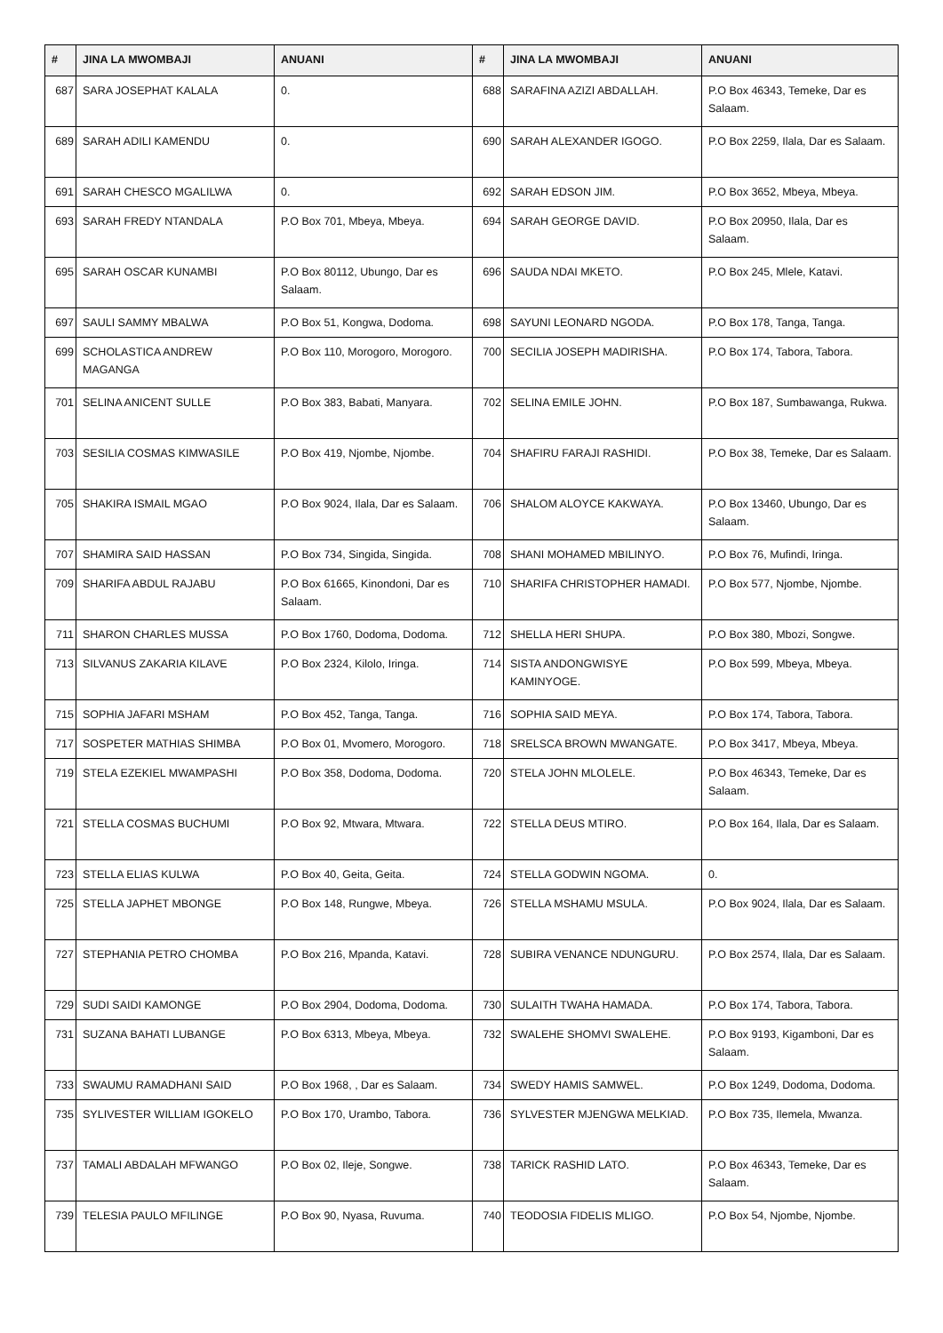| # | JINA LA MWOMBAJI | ANUANI | # | JINA LA MWOMBAJI | ANUANI |
| --- | --- | --- | --- | --- | --- |
| 687 | SARA JOSEPHAT KALALA | 0. | 688 | SARAFINA AZIZI ABDALLAH. | P.O Box 46343, Temeke, Dar es Salaam. |
| 689 | SARAH ADILI KAMENDU | 0. | 690 | SARAH ALEXANDER IGOGO. | P.O Box 2259, Ilala, Dar es Salaam. |
| 691 | SARAH CHESCO MGALILWA | 0. | 692 | SARAH EDSON JIM. | P.O Box 3652, Mbeya, Mbeya. |
| 693 | SARAH FREDY NTANDALA | P.O Box 701, Mbeya, Mbeya. | 694 | SARAH GEORGE DAVID. | P.O Box 20950, Ilala, Dar es Salaam. |
| 695 | SARAH OSCAR KUNAMBI | P.O Box 80112, Ubungo, Dar es Salaam. | 696 | SAUDA NDAI MKETO. | P.O Box 245, Mlele, Katavi. |
| 697 | SAULI SAMMY MBALWA | P.O Box 51, Kongwa, Dodoma. | 698 | SAYUNI LEONARD NGODA. | P.O Box 178, Tanga, Tanga. |
| 699 | SCHOLASTICA ANDREW MAGANGA | P.O Box 110, Morogoro, Morogoro. | 700 | SECILIA JOSEPH MADIRISHA. | P.O Box 174, Tabora, Tabora. |
| 701 | SELINA ANICENT SULLE | P.O Box 383, Babati, Manyara. | 702 | SELINA EMILE JOHN. | P.O Box 187, Sumbawanga, Rukwa. |
| 703 | SESILIA COSMAS KIMWASILE | P.O Box 419, Njombe, Njombe. | 704 | SHAFIRU FARAJI RASHIDI. | P.O Box 38, Temeke, Dar es Salaam. |
| 705 | SHAKIRA ISMAIL MGAO | P.O Box 9024, Ilala, Dar es Salaam. | 706 | SHALOM ALOYCE KAKWAYA. | P.O Box 13460, Ubungo, Dar es Salaam. |
| 707 | SHAMIRA SAID HASSAN | P.O Box 734, Singida, Singida. | 708 | SHANI MOHAMED MBILINYO. | P.O Box 76, Mufindi, Iringa. |
| 709 | SHARIFA ABDUL RAJABU | P.O Box 61665, Kinondoni, Dar es Salaam. | 710 | SHARIFA CHRISTOPHER HAMADI. | P.O Box 577, Njombe, Njombe. |
| 711 | SHARON CHARLES MUSSA | P.O Box 1760, Dodoma, Dodoma. | 712 | SHELLA HERI SHUPA. | P.O Box 380, Mbozi, Songwe. |
| 713 | SILVANUS ZAKARIA KILAVE | P.O Box 2324, Kilolo, Iringa. | 714 | SISTA ANDONGWISYE KAMINYOGE. | P.O Box 599, Mbeya, Mbeya. |
| 715 | SOPHIA JAFARI MSHAM | P.O Box 452, Tanga, Tanga. | 716 | SOPHIA SAID MEYA. | P.O Box 174, Tabora, Tabora. |
| 717 | SOSPETER MATHIAS SHIMBA | P.O Box 01, Mvomero, Morogoro. | 718 | SRELSCA BROWN MWANGATE. | P.O Box 3417, Mbeya, Mbeya. |
| 719 | STELA EZEKIEL MWAMPASHI | P.O Box 358, Dodoma, Dodoma. | 720 | STELA JOHN MLOLELE. | P.O Box 46343, Temeke, Dar es Salaam. |
| 721 | STELLA COSMAS BUCHUMI | P.O Box 92, Mtwara, Mtwara. | 722 | STELLA DEUS MTIRO. | P.O Box 164, Ilala, Dar es Salaam. |
| 723 | STELLA ELIAS KULWA | P.O Box 40, Geita, Geita. | 724 | STELLA GODWIN NGOMA. | 0. |
| 725 | STELLA JAPHET MBONGE | P.O Box 148, Rungwe, Mbeya. | 726 | STELLA MSHAMU MSULA. | P.O Box 9024, Ilala, Dar es Salaam. |
| 727 | STEPHANIA PETRO CHOMBA | P.O Box 216, Mpanda, Katavi. | 728 | SUBIRA VENANCE NDUNGURU. | P.O Box 2574, Ilala, Dar es Salaam. |
| 729 | SUDI SAIDI KAMONGE | P.O Box 2904, Dodoma, Dodoma. | 730 | SULAITH TWAHA HAMADA. | P.O Box 174, Tabora, Tabora. |
| 731 | SUZANA BAHATI LUBANGE | P.O Box 6313, Mbeya, Mbeya. | 732 | SWALEHE SHOMVI SWALEHE. | P.O Box 9193, Kigamboni, Dar es Salaam. |
| 733 | SWAUMU RAMADHANI SAID | P.O Box 1968, , Dar es Salaam. | 734 | SWEDY HAMIS SAMWEL. | P.O Box 1249, Dodoma, Dodoma. |
| 735 | SYLIVESTER WILLIAM IGOKELO | P.O Box 170, Urambo, Tabora. | 736 | SYLVESTER MJENGWA MELKIAD. | P.O Box 735, Ilemela, Mwanza. |
| 737 | TAMALI ABDALAH MFWANGO | P.O Box 02, Ileje, Songwe. | 738 | TARICK RASHID LATO. | P.O Box 46343, Temeke, Dar es Salaam. |
| 739 | TELESIA PAULO MFILINGE | P.O Box 90, Nyasa, Ruvuma. | 740 | TEODOSIA FIDELIS MLIGO. | P.O Box 54, Njombe, Njombe. |